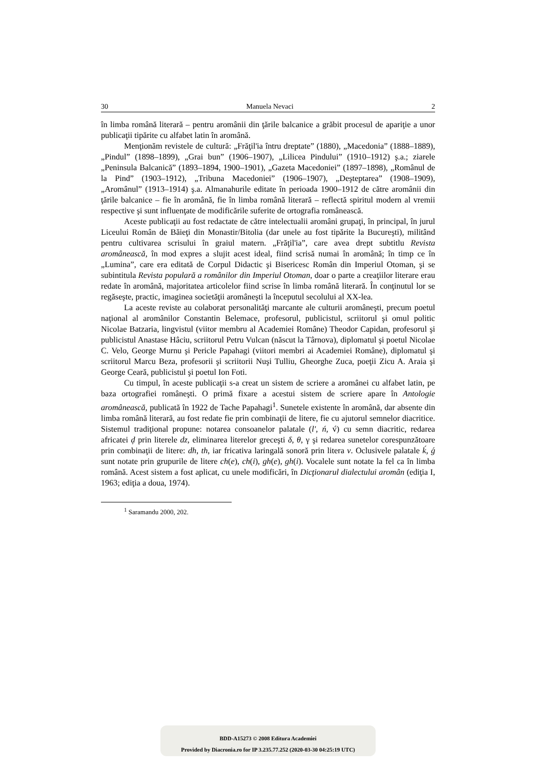30 Manuela Nevaci 2
în limba română literară – pentru aromânii din ţările balcanice a grăbit procesul de apariţie a unor publicaţii tipărite cu alfabet latin în aromână.
Menţionăm revistele de cultură: „Frăţil'ia întru dreptate” (1880), „Macedonia” (1888–1889), „Pindul” (1898–1899), „Grai bun” (1906–1907), „Lilicea Pindului” (1910–1912) ş.a.; ziarele „Peninsula Balcanică” (1893–1894, 1900–1901), „Gazeta Macedoniei” (1897–1898), „Românul de la Pind” (1903–1912), „Tribuna Macedoniei” (1906–1907), „Deşteptarea” (1908–1909), „Aromânul” (1913–1914) ş.a. Almanahurile editate în perioada 1900–1912 de către aromânii din ţările balcanice – fie în aromână, fie în limba română literară – reflectă spiritul modern al vremii respective şi sunt influenţate de modificările suferite de ortografia românească.
Aceste publicaţii au fost redactate de către intelectualii aromâni grupaţi, în principal, în jurul Liceului Român de Băieţi din Monastir/Bitolia (dar unele au fost tipărite la Bucureşti), militând pentru cultivarea scrisului în graiul matern. „Frăţil'ia”, care avea drept subtitlu Revista aromânească, în mod expres a slujit acest ideal, fiind scrisă numai în aromână; în timp ce în „Lumina”, care era editată de Corpul Didactic şi Bisericesc Român din Imperiul Otoman, şi se subintitula Revista populară a românilor din Imperiul Otoman, doar o parte a creaţiilor literare erau redate în aromână, majoritatea articolelor fiind scrise în limba română literară. În conţinutul lor se regăseşte, practic, imaginea societăţii aromâneşti la începutul secolului al XX-lea.
La aceste reviste au colaborat personalităţi marcante ale culturii aromâneşti, precum poetul naţional al aromânilor Constantin Belemace, profesorul, publicistul, scriitorul şi omul politic Nicolae Batzaria, lingvistul (viitor membru al Academiei Române) Theodor Capidan, profesorul şi publicistul Anastase Hâciu, scriitorul Petru Vulcan (născut la Târnova), diplomatul şi poetul Nicolae C. Velo, George Murnu şi Pericle Papahagi (viitori membri ai Academiei Române), diplomatul şi scriitorul Marcu Beza, profesorii şi scriitorii Nuşi Tulliu, Gheorghe Zuca, poeţii Zicu A. Araia şi George Ceară, publicistul şi poetul Ion Foti.
Cu timpul, în aceste publicaţii s-a creat un sistem de scriere a aromânei cu alfabet latin, pe baza ortografiei româneşti. O primă fixare a acestui sistem de scriere apare în Antologie aromânească, publicată în 1922 de Tache Papahagi<sup>1</sup>. Sunetele existente în aromână, dar absente din limba română literară, au fost redate fie prin combinaţii de litere, fie cu ajutorul semnelor diacritice. Sistemul tradiţional propune: notarea consoanelor palatale (l', ń, v́) cu semn diacritic, redarea africatei ḑ prin literele dz, eliminarea literelor greceşti δ, θ, γ şi redarea sunetelor corespunzătoare prin combinaţii de litere: dh, th, iar fricativa laringală sonoră prin litera v. Oclusivele palatale ḱ, ǵ sunt notate prin grupurile de litere ch(e), ch(i), gh(e), gh(i). Vocalele sunt notate la fel ca în limba română. Acest sistem a fost aplicat, cu unele modificări, în Dicţionarul dialectului aromân (ediţia I, 1963; ediţia a doua, 1974).
<sup>1</sup> Saramandu 2000, 202.
BDD-A15273 © 2008 Editura Academiei
Provided by Diacronia.ro for IP 3.235.77.252 (2020-03-30 04:25:19 UTC)